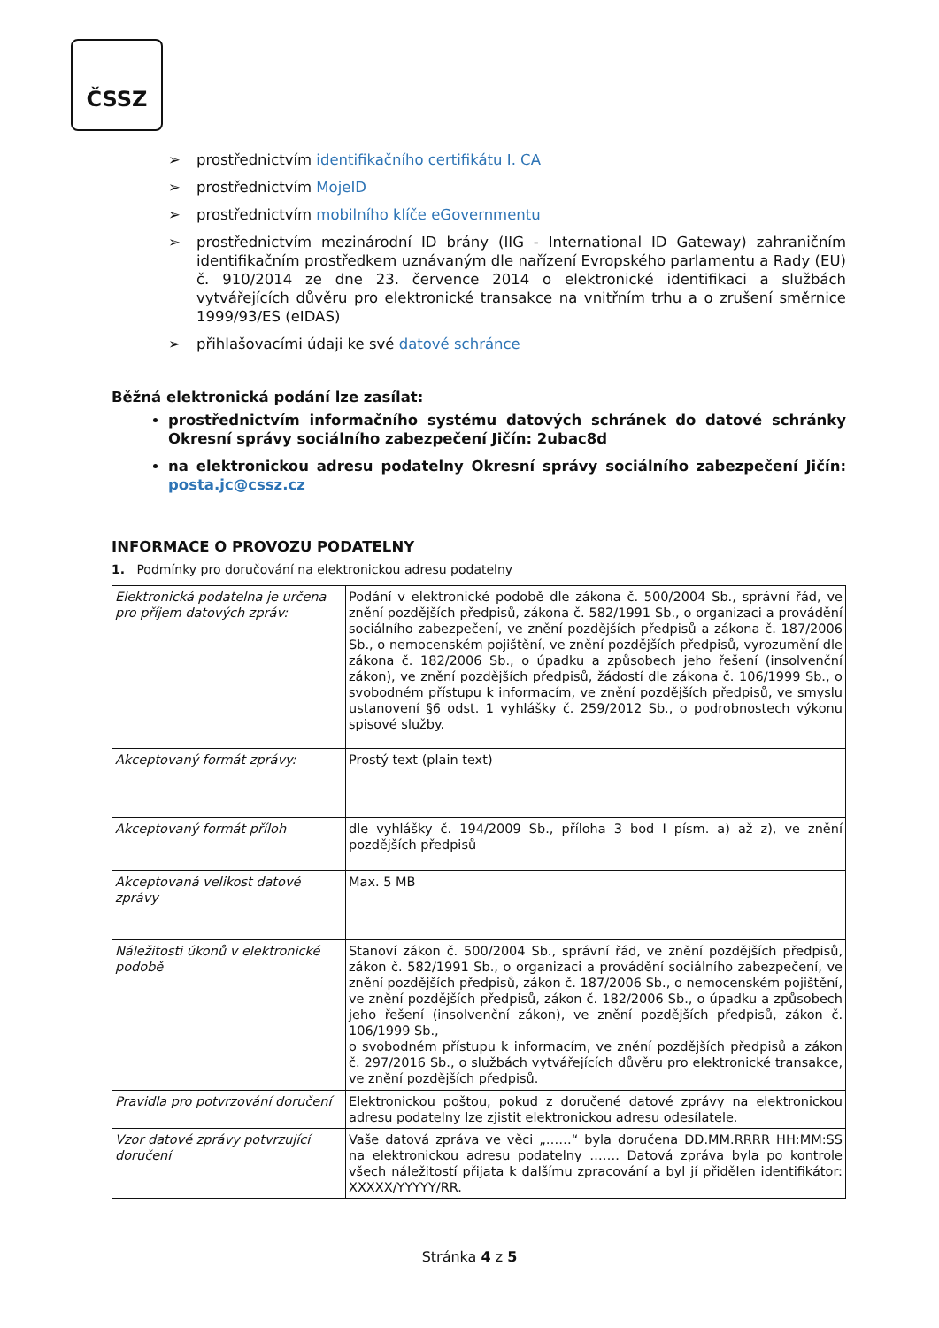ČSSZ
➢ prostřednictvím identifikačního certifikátu I. CA
➢ prostřednictvím MojeID
➢ prostřednictvím mobilního klíče eGovernmentu
➢ prostřednictvím mezinárodní ID brány (IIG - International ID Gateway) zahraničním identifikačním prostředkem uznávaným dle nařízení Evropského parlamentu a Rady (EU) č. 910/2014 ze dne 23. července 2014 o elektronické identifikaci a službách vytvářejících důvěru pro elektronické transakce na vnitřním trhu a o zrušení směrnice 1999/93/ES (eIDAS)
➢ přihlašovacími údaji ke své datové schránce
Běžná elektronická podání lze zasílat:
prostřednictvím informačního systému datových schránek do datové schránky Okresní správy sociálního zabezpečení Jičín: 2ubac8d
na elektronickou adresu podatelny Okresní správy sociálního zabezpečení Jičín: posta.jc@cssz.cz
INFORMACE O PROVOZU PODATELNY
1. Podmínky pro doručování na elektronickou adresu podatelny
| Elektronická podatelna je určena pro příjem datových zpráv: | Podání v elektronické podobě dle zákona č. 500/2004 Sb., správní řád, ve znění pozdějších předpisů, zákona č. 582/1991 Sb., o organizaci a provádění sociálního zabezpečení, ve znění pozdějších předpisů a zákona č. 187/2006 Sb., o nemocenském pojištění, ve znění pozdějších předpisů, vyrozumění dle zákona č. 182/2006 Sb., o úpadku a způsobech jeho řešení (insolvenční zákon), ve znění pozdějších předpisů, žádostí dle zákona č. 106/1999 Sb., o svobodném přístupu k informacím, ve znění pozdějších předpisů, ve smyslu ustanovení §6 odst. 1 vyhlášky č. 259/2012 Sb., o podrobnostech výkonu spisové služby. |
| Akceptovaný formát zprávy: | Prostý text (plain text) |
| Akceptovaný formát příloh | dle vyhlášky č. 194/2009 Sb., příloha 3 bod I písm. a) až z), ve znění pozdějších předpisů |
| Akceptovaná velikost datové zprávy | Max. 5 MB |
| Náležitosti úkonů v elektronické podobě | Stanoví zákon č. 500/2004 Sb., správní řád, ve znění pozdějších předpisů, zákon č. 582/1991 Sb., o organizaci a provádění sociálního zabezpečení, ve znění pozdějších předpisů, zákon č. 187/2006 Sb., o nemocenském pojištění, ve znění pozdějších předpisů, zákon č. 182/2006 Sb., o úpadku a způsobech jeho řešení (insolvenční zákon), ve znění pozdějších předpisů, zákon č. 106/1999 Sb., o svobodném přístupu k informacím, ve znění pozdějších předpisů a zákon č. 297/2016 Sb., o službách vytvářejících důvěru pro elektronické transakce, ve znění pozdějších předpisů. |
| Pravidla pro potvrzování doručení | Elektronickou poštou, pokud z doručené datové zprávy na elektronickou adresu podatelny lze zjistit elektronickou adresu odesílatele. |
| Vzor datové zprávy potvrzující doručení | Vaše datová zpráva ve věci „……“ byla doručena DD.MM.RRRR HH:MM:SS na elektronickou adresu podatelny ……. Datová zpráva byla po kontrole všech náležitostí přijata k dalšímu zpracování a byl jí přidělen identifikátor: XXXXX/YYYYY/RR. |
Stránka 4 z 5